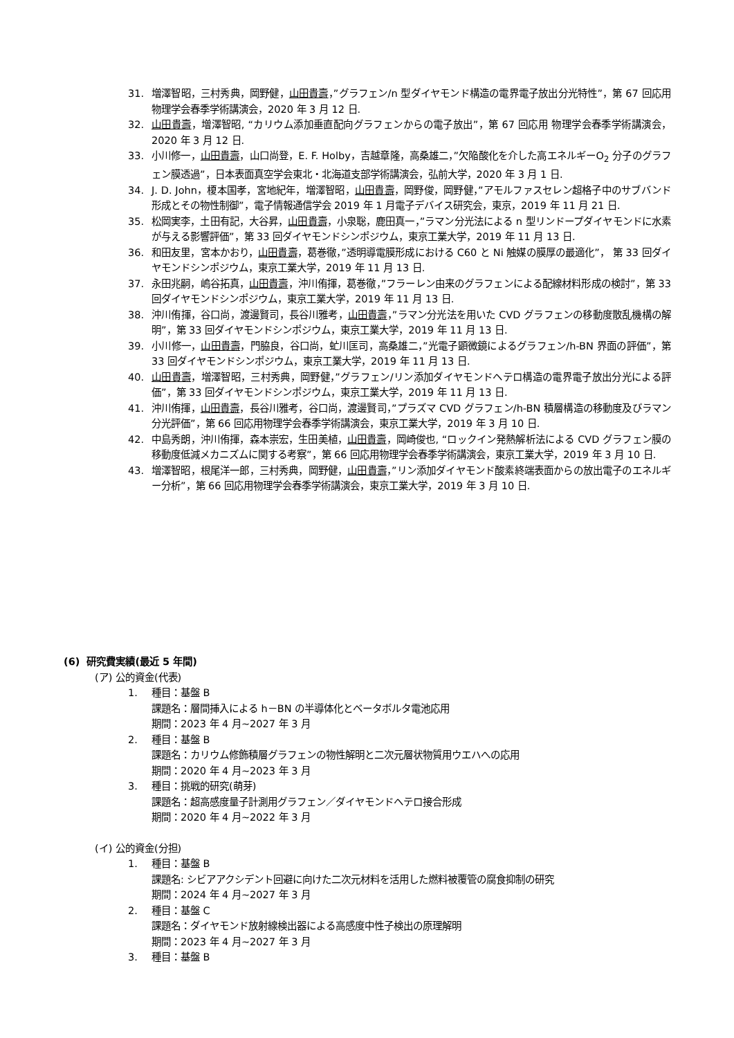31. 増澤智昭，三村秀典，岡野健，山田貴壽，”グラフェン/n 型ダイヤモンド構造の電界電子放出分光特性”，第 67 回応用 物理学会春季学術講演会，2020 年 3 月 12 日.
32. 山田貴壽，増澤智昭, “カリウム添加垂直配向グラフェンからの電子放出”，第 67 回応用 物理学会春季学術講演会，2020 年 3 月 12 日.
33. 小川修一，山田貴壽，山口尚登，E. F. Holby，吉越章隆，高桑雄二，”欠陥酸化を介した高エネルギーO<sub>2</sub> 分子のグラフェン膜透過”，日本表面真空学会東北・北海道支部学術講演会，弘前大学，2020 年 3 月 1 日.
34. J. D. John，榎本国孝，宮地紀年，増澤智昭，山田貴壽，岡野俊，岡野健，”アモルファスセレン超格子中のサブバンド形成とその物性制御”，電子情報通信学会 2019 年 1 月電子デバイス研究会，東京，2019 年 11 月 21 日.
35. 松岡実李，土田有記，大谷昇，山田貴壽，小泉聡，鹿田真一，”ラマン分光法による n 型リンドープダイヤモンドに水素が与える影響評価”，第 33 回ダイヤモンドシンポジウム，東京工業大学，2019 年 11 月 13 日.
36. 和田友里，宮本かおり，山田貴壽，葛巻徹，”透明導電膜形成における C60 と Ni 触媒の膜厚の最適化”， 第 33 回ダイヤモンドシンポジウム，東京工業大学，2019 年 11 月 13 日.
37. 永田兆嗣，嶋谷拓真，山田貴壽，沖川侑揮，葛巻徹，”フラーレン由来のグラフェンによる配線材料形成の検討”，第 33 回ダイヤモンドシンポジウム，東京工業大学，2019 年 11 月 13 日.
38. 沖川侑揮，谷口尚，渡邊賢司，長谷川雅考，山田貴壽，”ラマン分光法を用いた CVD グラフェンの移動度散乱機構の解明”，第 33 回ダイヤモンドシンポジウム，東京工業大学，2019 年 11 月 13 日.
39. 小川修一，山田貴壽，門脇良，谷口尚，虻川匡司，高桑雄二，”光電子顕微鏡によるグラフェン/h-BN 界面の評価”，第 33 回ダイヤモンドシンポジウム，東京工業大学，2019 年 11 月 13 日.
40. 山田貴壽，増澤智昭，三村秀典，岡野健，”グラフェン/リン添加ダイヤモンドヘテロ構造の電界電子放出分光による評価”，第 33 回ダイヤモンドシンポジウム，東京工業大学，2019 年 11 月 13 日.
41. 沖川侑揮，山田貴壽，長谷川雅考，谷口尚，渡邊賢司，”プラズマ CVD グラフェン/h-BN 積層構造の移動度及びラマン分光評価”，第 66 回応用物理学会春季学術講演会，東京工業大学，2019 年 3 月 10 日.
42. 中島秀朗，沖川侑揮，森本崇宏，生田美植，山田貴壽，岡崎俊也, “ロックイン発熱解析法による CVD グラフェン膜の移動度低減メカニズムに関する考察”，第 66 回応用物理学会春季学術講演会，東京工業大学，2019 年 3 月 10 日.
43. 増澤智昭，根尾洋一郎，三村秀典，岡野健，山田貴壽，”リン添加ダイヤモンド酸素終端表面からの放出電子のエネルギー分析”，第 66 回応用物理学会春季学術講演会，東京工業大学，2019 年 3 月 10 日.
(6) 研究費実績(最近 5 年間)
(ア) 公的資金(代表)
1. 種目：基盤 B
課題名：層間挿入による h－BN の半導体化とベータボルタ電池応用
期間：2023 年 4 月~2027 年 3 月
2. 種目：基盤 B
課題名：カリウム修飾積層グラフェンの物性解明と二次元層状物質用ウエハへの応用
期間：2020 年 4 月~2023 年 3 月
3. 種目：挑戦的研究(萌芽)
課題名：超高感度量子計測用グラフェン／ダイヤモンドヘテロ接合形成
期間：2020 年 4 月~2022 年 3 月
(イ) 公的資金(分担)
1. 種目：基盤 B
課題名: シビアアクシデント回避に向けた二次元材料を活用した燃料被覆管の腐食抑制の研究
期間：2024 年 4 月~2027 年 3 月
2. 種目：基盤 C
課題名：ダイヤモンド放射線検出器による高感度中性子検出の原理解明
期間：2023 年 4 月~2027 年 3 月
3. 種目：基盤 B